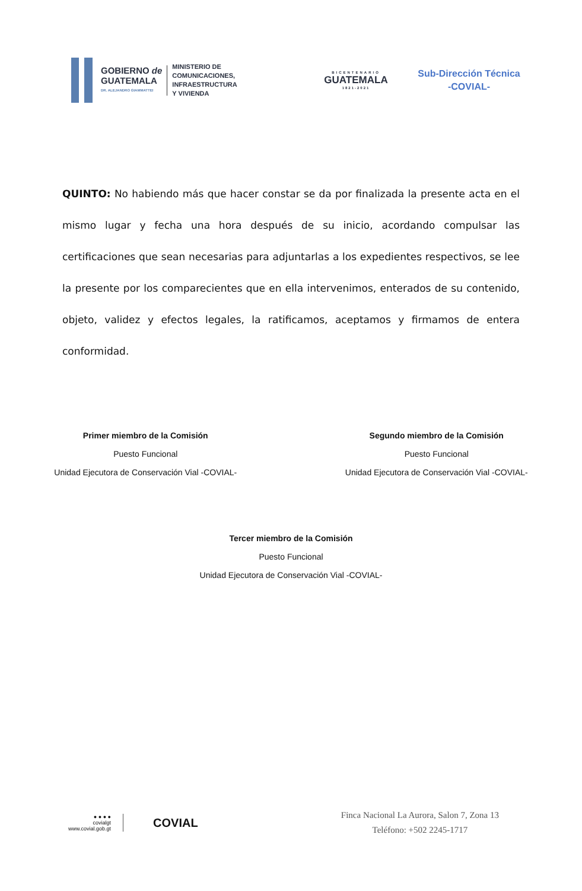GOBIERNO de
GUATEMALA
DR. ALEJANDRO GIAMMATTEI
MINISTERIO DE
COMUNICACIONES,
INFRAESTRUCTURA
Y VIVIENDA
BICENTENARIO
GUATEMALA
1821-2021
Sub-Dirección Técnica
-COVIAL-
QUINTO: No habiendo más que hacer constar se da por finalizada la presente acta en el mismo lugar y fecha una hora después de su inicio, acordando compulsar las certificaciones que sean necesarias para adjuntarlas a los expedientes respectivos, se lee la presente por los comparecientes que en ella intervenimos, enterados de su contenido, objeto, validez y efectos legales, la ratificamos, aceptamos y firmamos de entera conformidad.
Primer miembro de la Comisión
Puesto Funcional
Unidad Ejecutora de Conservación Vial -COVIAL-
Segundo miembro de la Comisión
Puesto Funcional
Unidad Ejecutora de Conservación Vial -COVIAL-
Tercer miembro de la Comisión
Puesto Funcional
Unidad Ejecutora de Conservación Vial -COVIAL-
● ● ● ●
covialgt
www.covial.gob.gt
COVIAL
Finca Nacional La Aurora, Salon 7, Zona 13
Teléfono: +502 2245-1717